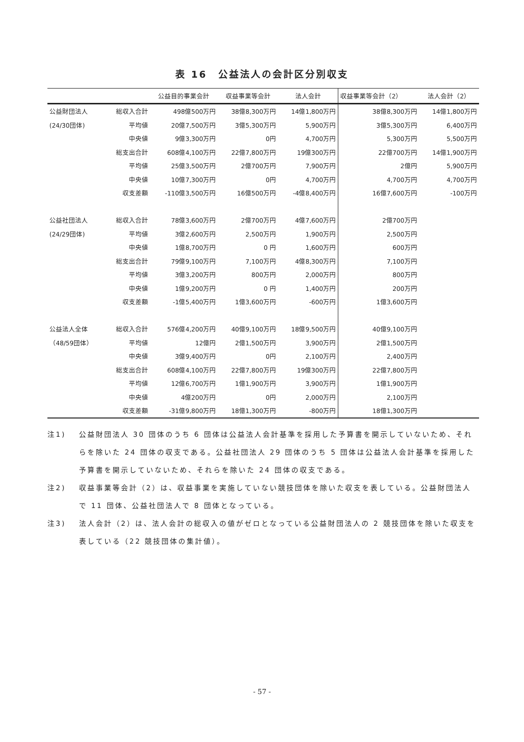表 16　公益法人の会計区分別収支
| | | 公益目的事業会計 | 収益事業等会計 | 法人会計 | 収益事業等会計（2） | 法人会計（2） |
| --- | --- | --- | --- | --- | --- | --- |
| 公益財団法人 | 総収入合計 | 498億500万円 | 38億8,300万円 | 14億1,800万円 | 38億8,300万円 | 14億1,800万円 |
| (24/30団体) | 平均値 | 20億7,500万円 | 3億5,300万円 | 5,900万円 | 3億5,300万円 | 6,400万円 |
| | 中央値 | 9億3,300万円 | 0円 | 4,700万円 | 5,300万円 | 5,500万円 |
| | 総支出合計 | 608億4,100万円 | 22億7,800万円 | 19億300万円 | 22億700万円 | 14億1,900万円 |
| | 平均値 | 25億3,500万円 | 2億700万円 | 7,900万円 | 2億円 | 5,900万円 |
| | 中央値 | 10億7,300万円 | 0円 | 4,700万円 | 4,700万円 | 4,700万円 |
| | 収支差額 | -110億3,500万円 | 16億500万円 | -4億8,400万円 | 16億7,600万円 | -100万円 |
| 公益社団法人 | 総収入合計 | 78億3,600万円 | 2億700万円 | 4億7,600万円 | 2億700万円 | |
| (24/29団体) | 平均値 | 3億2,600万円 | 2,500万円 | 1,900万円 | 2,500万円 | |
| | 中央値 | 1億8,700万円 | 0 円 | 1,600万円 | 600万円 | |
| | 総支出合計 | 79億9,100万円 | 7,100万円 | 4億8,300万円 | 7,100万円 | |
| | 平均値 | 3億3,200万円 | 800万円 | 2,000万円 | 800万円 | |
| | 中央値 | 1億9,200万円 | 0 円 | 1,400万円 | 200万円 | |
| | 収支差額 | -1億5,400万円 | 1億3,600万円 | -600万円 | 1億3,600万円 | |
| 公益法人全体 | 総収入合計 | 576億4,200万円 | 40億9,100万円 | 18億9,500万円 | 40億9,100万円 | |
| （48/59団体） | 平均値 | 12億円 | 2億1,500万円 | 3,900万円 | 2億1,500万円 | |
| | 中央値 | 3億9,400万円 | 0円 | 2,100万円 | 2,400万円 | |
| | 総支出合計 | 608億4,100万円 | 22億7,800万円 | 19億300万円 | 22億7,800万円 | |
| | 平均値 | 12億6,700万円 | 1億1,900万円 | 3,900万円 | 1億1,900万円 | |
| | 中央値 | 4億200万円 | 0円 | 2,000万円 | 2,100万円 | |
| | 収支差額 | -31億9,800万円 | 18億1,300万円 | -800万円 | 18億1,300万円 | |
注1) 公益財団法人 30 団体のうち 6 団体は公益法人会計基準を採用した予算書を開示していないため、それらを除いた 24 団体の収支である。公益社団法人 29 団体のうち 5 団体は公益法人会計基準を採用した予算書を開示していないため、それらを除いた 24 団体の収支である。
注2) 収益事業等会計（2）は、収益事業を実施していない競技団体を除いた収支を表している。公益財団法人で 11 団体、公益社団法人で 8 団体となっている。
注3) 法人会計（2）は、法人会計の総収入の値がゼロとなっている公益財団法人の 2 競技団体を除いた収支を表している（22 競技団体の集計値）。
- 57 -